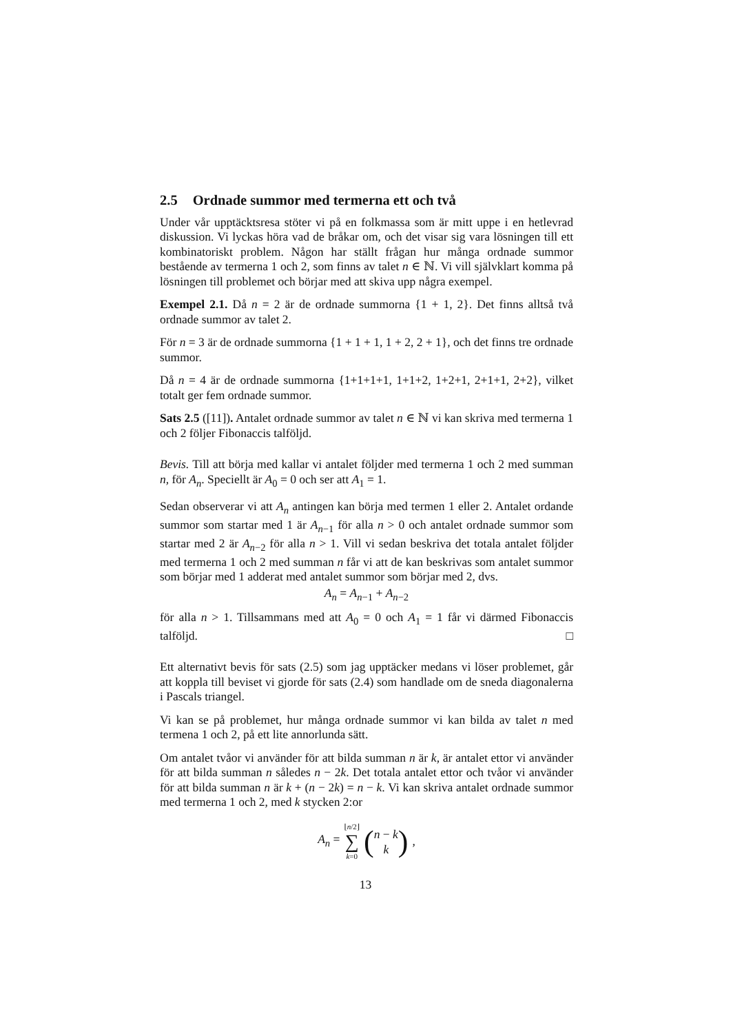2.5 Ordnade summor med termerna ett och två
Under vår upptäcktsresa stöter vi på en folkmassa som är mitt uppe i en hetlevrad diskussion. Vi lyckas höra vad de bråkar om, och det visar sig vara lösningen till ett kombinatoriskt problem. Någon har ställt frågan hur många ordnade summor bestående av termerna 1 och 2, som finns av talet n ∈ ℕ. Vi vill självklart komma på lösningen till problemet och börjar med att skiva upp några exempel.
Exempel 2.1. Då n = 2 är de ordnade summorna {1 + 1, 2}. Det finns alltså två ordnade summor av talet 2.
För n = 3 är de ordnade summorna {1 + 1 + 1, 1 + 2, 2 + 1}, och det finns tre ordnade summor.
Då n = 4 är de ordnade summorna {1+1+1+1, 1+1+2, 1+2+1, 2+1+1, 2+2}, vilket totalt ger fem ordnade summor.
Sats 2.5 ([11]). Antalet ordnade summor av talet n ∈ ℕ vi kan skriva med termerna 1 och 2 följer Fibonaccis talföljd.
Bevis. Till att börja med kallar vi antalet följder med termerna 1 och 2 med summan n, för A<sub>n</sub>. Speciellt är A<sub>0</sub> = 0 och ser att A<sub>1</sub> = 1.
Sedan observerar vi att A<sub>n</sub> antingen kan börja med termen 1 eller 2. Antalet ordande summor som startar med 1 är A<sub>n−1</sub> för alla n > 0 och antalet ordnade summor som startar med 2 är A<sub>n−2</sub> för alla n > 1. Vill vi sedan beskriva det totala antalet följder med termerna 1 och 2 med summan n får vi att de kan beskrivas som antalet summor som börjar med 1 adderat med antalet summor som börjar med 2, dvs.
A<sub>n</sub> = A<sub>n−1</sub> + A<sub>n−2</sub>
för alla n > 1. Tillsammans med att A<sub>0</sub> = 0 och A<sub>1</sub> = 1 får vi därmed Fibonaccis talföljd. □
Ett alternativt bevis för sats (2.5) som jag upptäcker medans vi löser problemet, går att koppla till beviset vi gjorde för sats (2.4) som handlade om de sneda diagonalerna i Pascals triangel.
Vi kan se på problemet, hur många ordnade summor vi kan bilda av talet n med termena 1 och 2, på ett lite annorlunda sätt.
Om antalet tvåor vi använder för att bilda summan n är k, är antalet ettor vi använder för att bilda summan n således n − 2k. Det totala antalet ettor och tvåor vi använder för att bilda summan n är k + (n − 2k) = n − k. Vi kan skriva antalet ordnade summor med termerna 1 och 2, med k stycken 2:or
A<sub>n</sub> = ⌊n/2⌋ ∑ k=0 (n − k k),
13